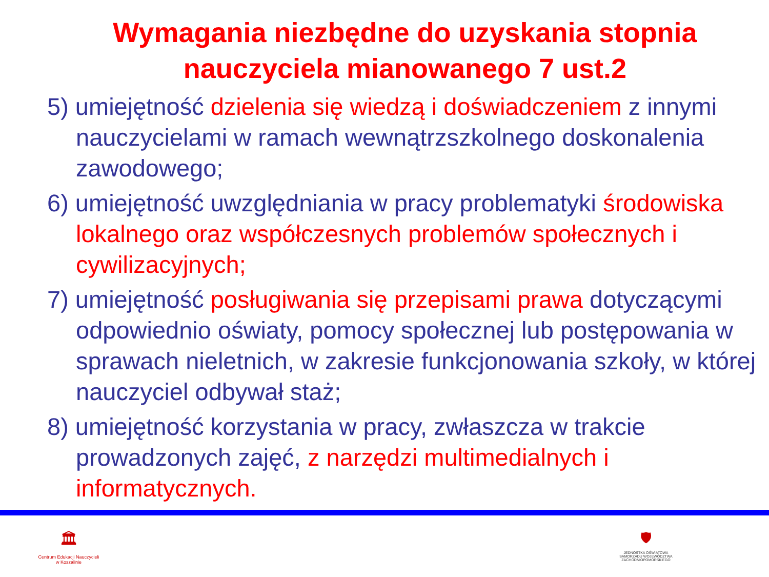Wymagania niezbędne do uzyskania stopnia nauczyciela mianowanego 7 ust.2
5) umiejętność dzielenia się wiedzą i doświadczeniem z innymi nauczycielami w ramach wewnątrzszkolnego doskonalenia zawodowego;
6) umiejętność uwzględniania w pracy problematyki środowiska lokalnego oraz współczesnych problemów społecznych i cywilizacyjnych;
7) umiejętność posługiwania się przepisami prawa dotyczącymi odpowiednio oświaty, pomocy społecznej lub postępowania w sprawach nieletnich, w zakresie funkcjonowania szkoły, w której nauczyciel odbywał staż;
8) umiejętność korzystania w pracy, zwłaszcza w trakcie prowadzonych zajęć, z narzędzi multimedialnych i informatycznych.
🏛
Centrum Edukacji Nauczycieli
w Koszalinie
🛡
JEDNOSTKA OŚWIATOWA
SAMORZĄDU WOJEWÓDZTWA
ZACHODNIOPOMORSKIEGO